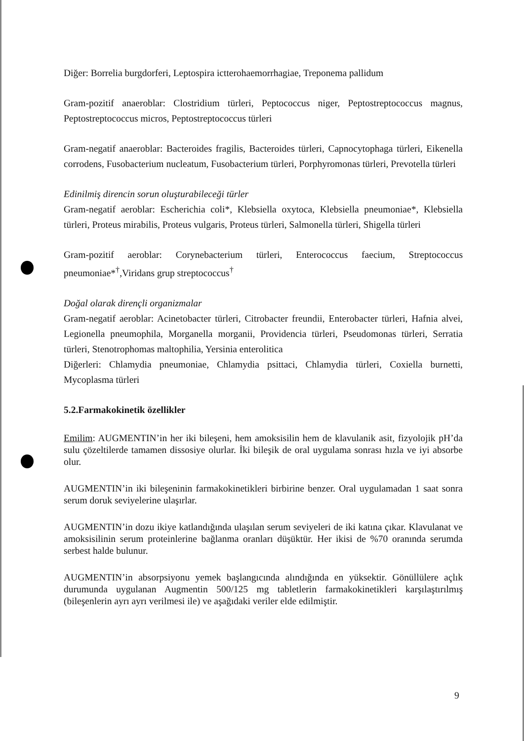Diğer: Borrelia burgdorferi, Leptospira ictterohaemorrhagiae, Treponema pallidum
Gram-pozitif anaeroblar: Clostridium türleri, Peptococcus niger, Peptostreptococcus magnus, Peptostreptococcus micros, Peptostreptococcus türleri
Gram-negatif anaeroblar: Bacteroides fragilis, Bacteroides türleri, Capnocytophaga türleri, Eikenella corrodens, Fusobacterium nucleatum, Fusobacterium türleri, Porphyromonas türleri, Prevotella türleri
Edinilmiş direncin sorun oluşturabileceği türler
Gram-negatif aeroblar: Escherichia coli*, Klebsiella oxytoca, Klebsiella pneumoniae*, Klebsiella türleri, Proteus mirabilis, Proteus vulgaris, Proteus türleri, Salmonella türleri, Shigella türleri
Gram-pozitif aeroblar: Corynebacterium türleri, Enterococcus faecium, Streptococcus pneumoniae*<sup>†</sup>,Viridans grup streptococcus<sup>†</sup>
Doğal olarak dirençli organizmalar
Gram-negatif aeroblar: Acinetobacter türleri, Citrobacter freundii, Enterobacter türleri, Hafnia alvei, Legionella pneumophila, Morganella morganii, Providencia türleri, Pseudomonas türleri, Serratia türleri, Stenotrophomas maltophilia, Yersinia enterolitica
Diğerleri: Chlamydia pneumoniae, Chlamydia psittaci, Chlamydia türleri, Coxiella burnetti, Mycoplasma türleri
5.2.Farmakokinetik özellikler
Emilim: AUGMENTIN’in her iki bileşeni, hem amoksisilin hem de klavulanik asit, fizyolojik pH’da sulu çözeltilerde tamamen dissosiye olurlar. İki bileşik de oral uygulama sonrası hızla ve iyi absorbe olur.
AUGMENTIN’in iki bileşeninin farmakokinetikleri birbirine benzer. Oral uygulamadan 1 saat sonra serum doruk seviyelerine ulaşırlar.
AUGMENTIN’in dozu ikiye katlandığında ulaşılan serum seviyeleri de iki katına çıkar. Klavulanat ve amoksisilinin serum proteinlerine bağlanma oranları düşüktür. Her ikisi de %70 oranında serumda serbest halde bulunur.
AUGMENTIN’in absorpsiyonu yemek başlangıcında alındığında en yüksektir. Gönüllülere açlık durumunda uygulanan Augmentin 500/125 mg tabletlerin farmakokinetikleri karşılaştırılmış (bileşenlerin ayrı ayrı verilmesi ile) ve aşağıdaki veriler elde edilmiştir.
9